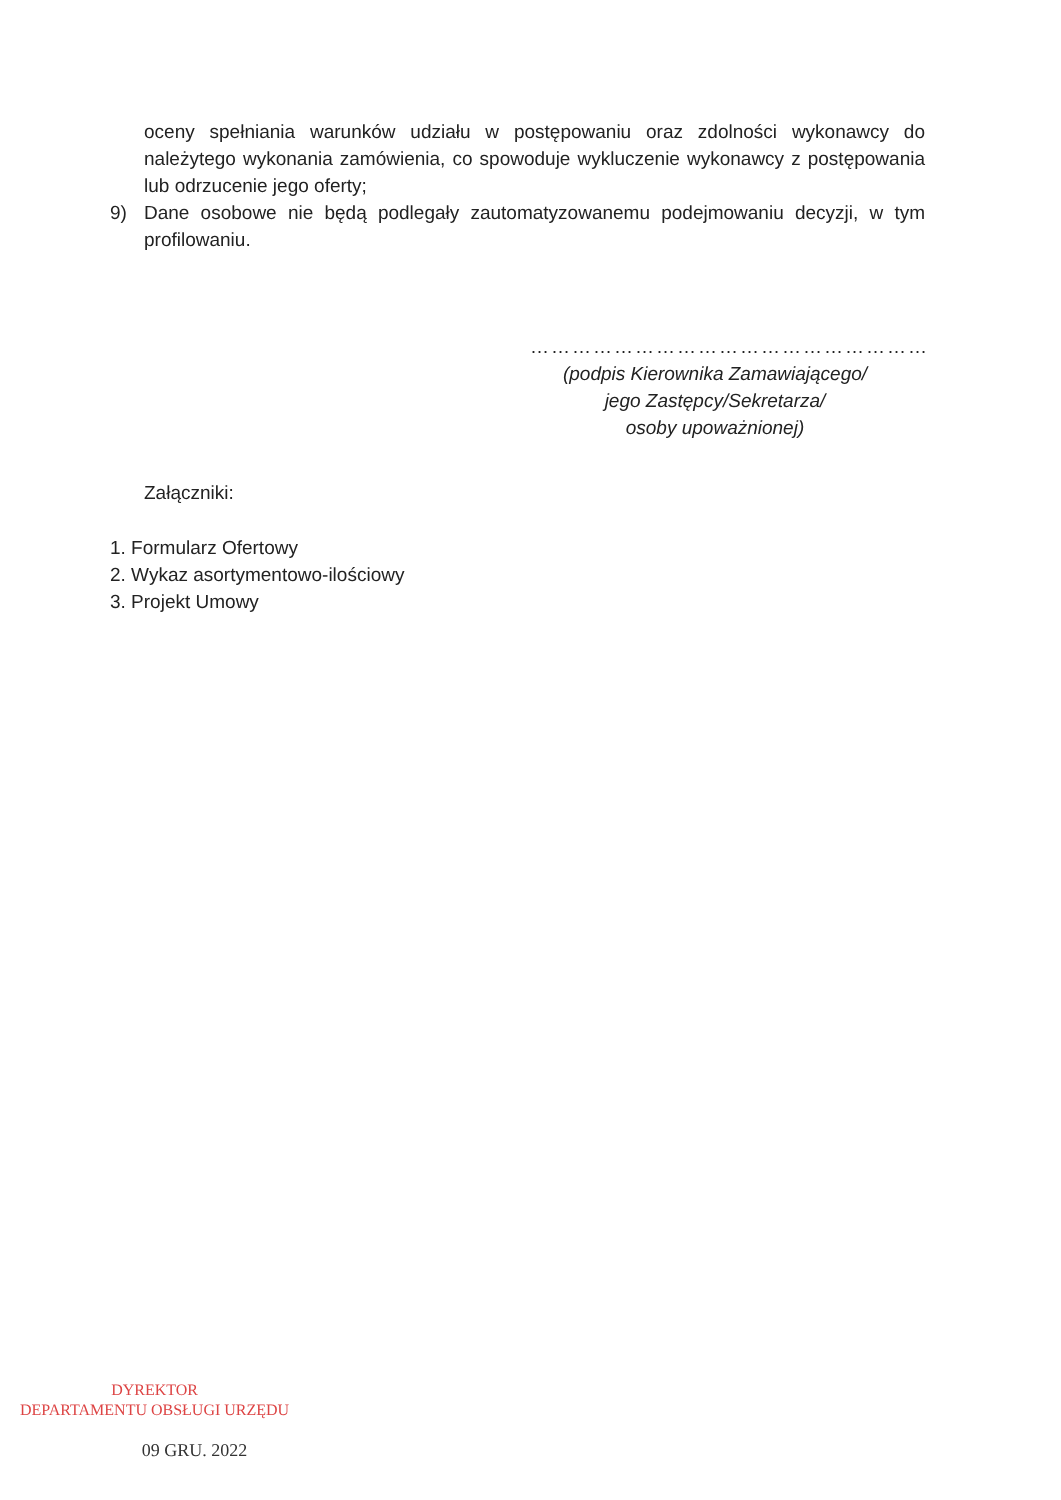oceny spełniania warunków udziału w postępowaniu oraz zdolności wykonawcy do należytego wykonania zamówienia, co spowoduje wykluczenie wykonawcy z postępowania lub odrzucenie jego oferty;
9) Dane osobowe nie będą podlegały zautomatyzowanemu podejmowaniu decyzji, w tym profilowaniu.
…………………………………………………
(podpis Kierownika Zamawiającego/
jego Zastępcy/Sekretarza/
osoby upoważnionej)
Załączniki:
1. Formularz Ofertowy
2. Wykaz asortymentowo-ilościowy
3. Projekt Umowy
DYREKTOR
DEPARTAMENTU OBSŁUGI URZĘDU
09 GRU. 2022